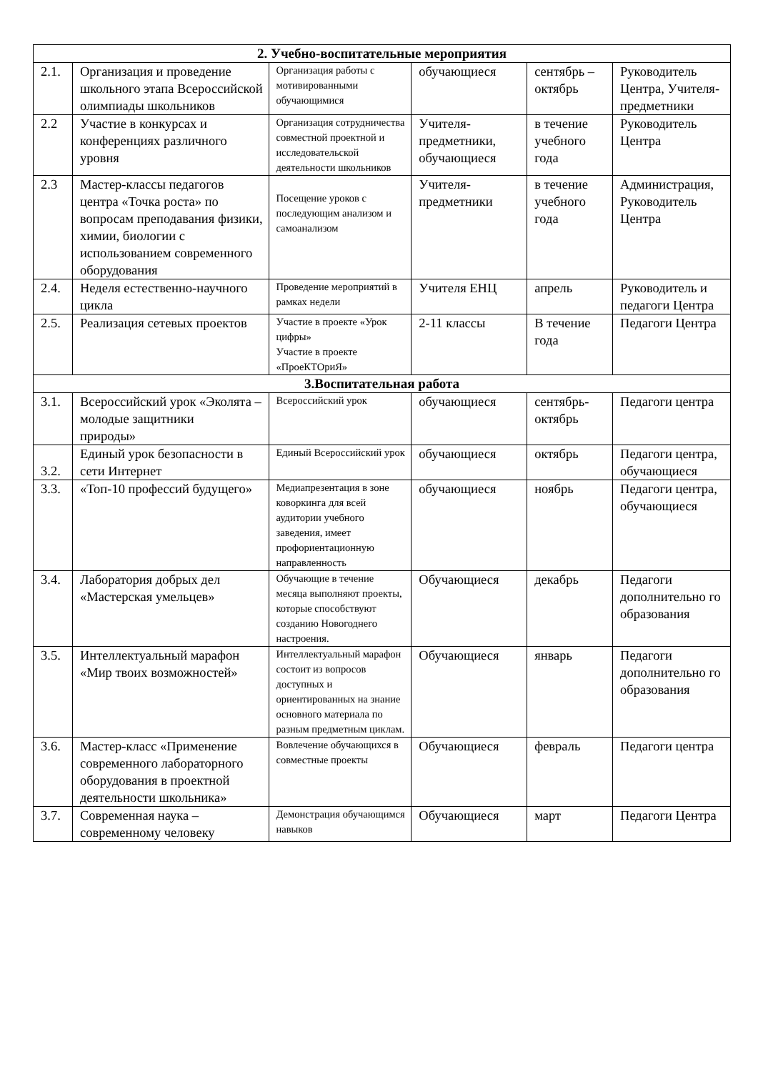| 2. Учебно-воспитательные мероприятия | | | | | |
| --- | --- | --- | --- | --- | --- |
| 2.1. | Организация и проведение школьного этапа Всероссийской олимпиады школьников | Организация работы с мотивированными обучающимися | обучающиеся | сентябрь – октябрь | Руководитель Центра, Учителя-предметники |
| 2.2 | Участие в конкурсах и конференциях различного уровня | Организация сотрудничества совместной проектной и исследовательской деятельности школьников | Учителя-предметники, обучающиеся | в течение учебного года | Руководитель Центра |
| 2.3 | Мастер-классы педагогов центра «Точка роста» по вопросам преподавания физики, химии, биологии с использованием современного оборудования | Посещение уроков с последующим анализом и самоанализом | Учителя-предметники | в течение учебного года | Администрация, Руководитель Центра |
| 2.4. | Неделя естественно-научного цикла | Проведение мероприятий в рамках недели | Учителя ЕНЦ | апрель | Руководитель и педагоги Центра |
| 2.5. | Реализация сетевых проектов | Участие в проекте «Урок цифры» Участие в проекте «ПроеКТОриЯ» | 2-11 классы | В течение года | Педагоги Центра |
| 3.Воспитательная работа | | | | | |
| 3.1. | Всероссийский урок «Эколята – молодые защитники природы» | Всероссийский урок | обучающиеся | сентябрь-октябрь | Педагоги центра |
| 3.2. | Единый урок безопасности в сети Интернет | Единый Всероссийский урок | обучающиеся | октябрь | Педагоги центра, обучающиеся |
| 3.3. | «Топ-10 профессий будущего» | Медиапрезентация в зоне коворкинга для всей аудитории учебного заведения, имеет профориентационную направленность | обучающиеся | ноябрь | Педагоги центра, обучающиеся |
| 3.4. | Лаборатория добрых дел «Мастерская умельцев» | Обучающие в течение месяца выполняют проекты, которые способствуют созданию Новогоднего настроения. | Обучающиеся | декабрь | Педагоги дополнительно го образования |
| 3.5. | Интеллектуальный марафон «Мир твоих возможностей» | Интеллектуальный марафон состоит из вопросов доступных и ориентированных на знание основного материала по разным предметным циклам. | Обучающиеся | январь | Педагоги дополнительно го образования |
| 3.6. | Мастер-класс «Применение современного лабораторного оборудования в проектной деятельности школьника» | Вовлечение обучающихся в совместные проекты | Обучающиеся | февраль | Педагоги центра |
| 3.7. | Современная наука – современному человеку | Демонстрация обучающимся навыков | Обучающиеся | март | Педагоги Центра |